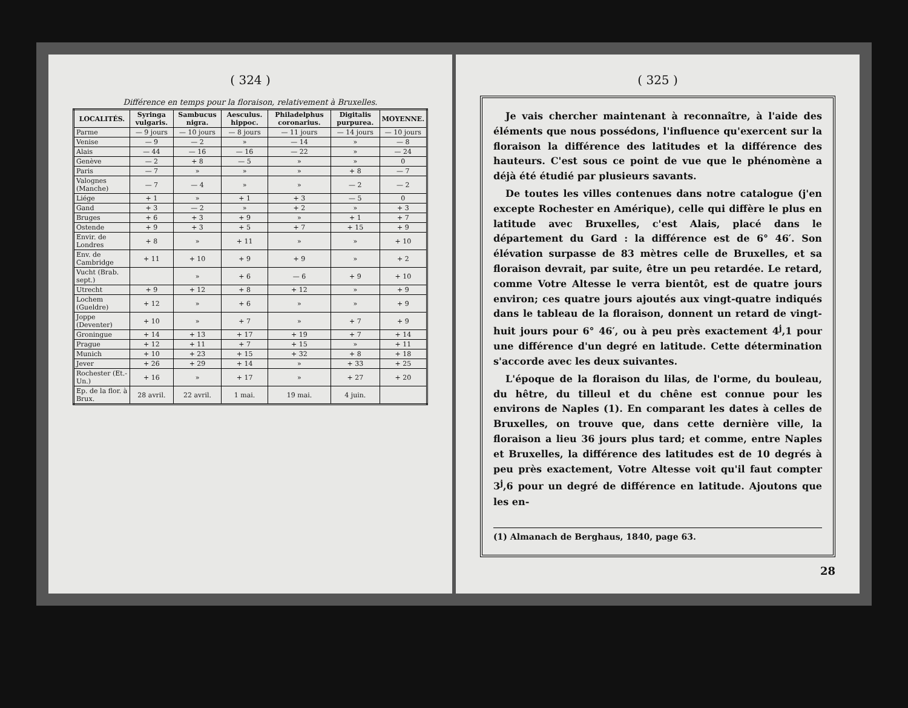( 324 )
Différence en temps pour la floraison, relativement à Bruxelles.
| LOCALITÉS. | Syringa vulgaris. | Sambucus nigra. | Aesculus. hippoc. | Philadelphus coronarius. | Digitalis purpurea. | MOYENNE. |
| --- | --- | --- | --- | --- | --- | --- |
| Parme | — 9 jours | — 10 jours | — 8 jours | — 11 jours | — 14 jours | — 10 jours |
| Venise | — 9 | — 2 | » | — 14 | » | — 8 |
| Alais | — 44 | — 16 | — 16 | — 22 | » | — 24 |
| Genève | — 2 | + 8 | — 5 | » | » | 0 |
| Paris | — 7 | » | » | » | + 8 | — 7 |
| Valognes (Manche) | — 7 | — 4 | » | » | — 2 | — 2 |
| Liége | + 1 | » | + 1 | + 3 | — 5 | 0 |
| Gand | + 3 | — 2 | » | + 2 | » | + 3 |
| Bruges | + 6 | + 3 | + 9 | » | + 1 | + 7 |
| Ostende | + 9 | + 3 | + 5 | + 7 | + 15 | + 9 |
| Envir. de Londres | + 8 | » | + 11 | » | » | + 10 |
| Env. de Cambridge | + 11 | + 10 | + 9 | + 9 | » | + 2 |
| Vucht (Brab. sept.) | | » | + 6 | — 6 | + 9 | + 10 |
| Utrecht | + 9 | + 12 | + 8 | + 12 | » | + 9 |
| Lochem (Gueldre) | + 12 | » | + 6 | » | » | + 9 |
| Joppe (Deventer) | + 10 | » | + 7 | » | + 7 | + 9 |
| Groningue | + 14 | + 13 | + 17 | + 19 | + 7 | + 14 |
| Prague | + 12 | + 11 | + 7 | + 15 | » | + 11 |
| Munich | + 10 | + 23 | + 15 | + 32 | + 8 | + 18 |
| Jever | + 26 | + 29 | + 14 | » | + 33 | + 25 |
| Rochester (Et.-Un.) | + 16 | » | + 17 | » | + 27 | + 20 |
| Ep. de la flor. à Brux. | 28 avril. | 22 avril. | 1 mai. | 19 mai. | 4 juin. | |
( 325 )
Je vais chercher maintenant à reconnaître, à l'aide des éléments que nous possédons, l'influence qu'exercent sur la floraison la différence des latitudes et la différence des hauteurs. C'est sous ce point de vue que le phénomène a déjà été étudié par plusieurs savants.
De toutes les villes contenues dans notre catalogue (j'en excepte Rochester en Amérique), celle qui diffère le plus en latitude avec Bruxelles, c'est Alais, placé dans le département du Gard : la différence est de 6° 46′. Son élévation surpasse de 83 mètres celle de Bruxelles, et sa floraison devrait, par suite, être un peu retardée. Le retard, comme Votre Altesse le verra bientôt, est de quatre jours environ; ces quatre jours ajoutés aux vingt-quatre indiqués dans le tableau de la floraison, donnent un retard de vingt-huit jours pour 6° 46′, ou à peu près exactement 4<sup>j</sup>,1 pour une différence d'un degré en latitude. Cette détermination s'accorde avec les deux suivantes.
L'époque de la floraison du lilas, de l'orme, du bouleau, du hêtre, du tilleul et du chêne est connue pour les environs de Naples (1). En comparant les dates à celles de Bruxelles, on trouve que, dans cette dernière ville, la floraison a lieu 36 jours plus tard; et comme, entre Naples et Bruxelles, la différence des latitudes est de 10 degrés à peu près exactement, Votre Altesse voit qu'il faut compter 3<sup>j</sup>,6 pour un degré de différence en latitude. Ajoutons que les en-
(1) Almanach de Berghaus, 1840, page 63.
28